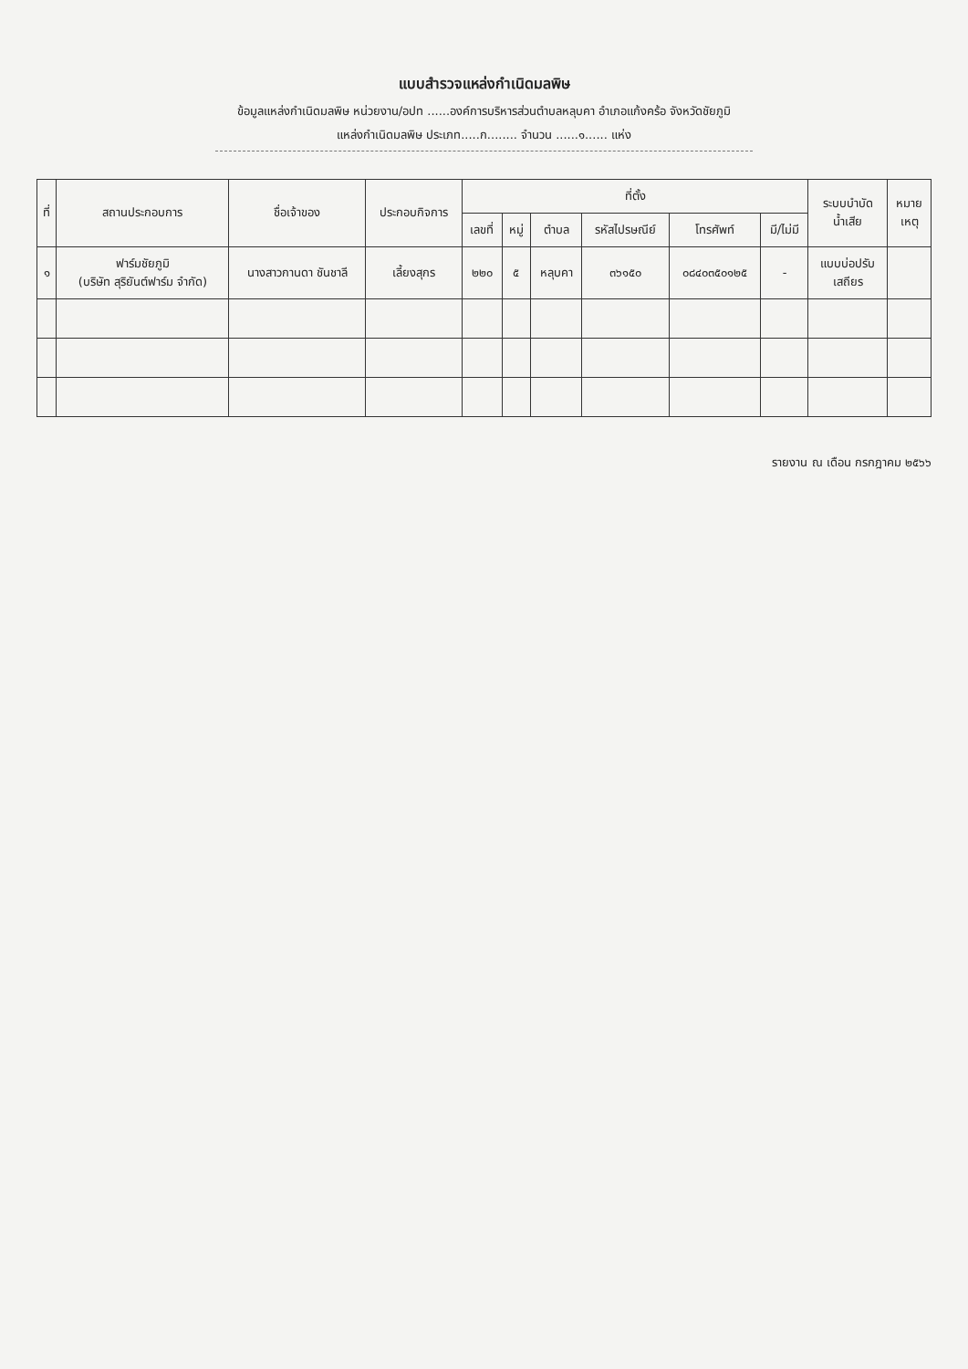แบบสำรวจแหล่งกำเนิดมลพิษ
ข้อมูลแหล่งกำเนิดมลพิษ หน่วยงาน/อปท ......องค์การบริหารส่วนตำบลหลุบคา อำเภอแก้งคร้อ จังหวัดชัยภูมิ
แหล่งกำเนิดมลพิษ ประเภท.....ก........ จำนวน ......๑...... แห่ง
| ที่ | สถานประกอบการ | ชื่อเจ้าของ | ประกอบกิจการ | ที่ตั้ง | | | | | | ระบบบำบัด น้ำเสีย | หมาย เหตุ |
| --- | --- | --- | --- | --- | --- | --- | --- | --- | --- | --- | --- |
| | | | | เลขที่ | หมู่ | ตำบล | รหัสไปรษณีย์ | โทรศัพท์ | มี/ไม่มี | | |
| ๑ | ฟาร์มชัยภูมิ (บริษัท สุริยันต์ฟาร์ม จำกัด) | นางสาวกานดา ชันชาลี | เลี้ยงสุกร | ๒๒๐ | ๕ | หลุบคา | ๓๖๑๕๐ | ๐๘๔๐๓๕๐๑๒๕ | - | แบบบ่อปรับ เสถียร | |
รายงาน ณ เดือน กรกฎาคม ๒๕๖๖